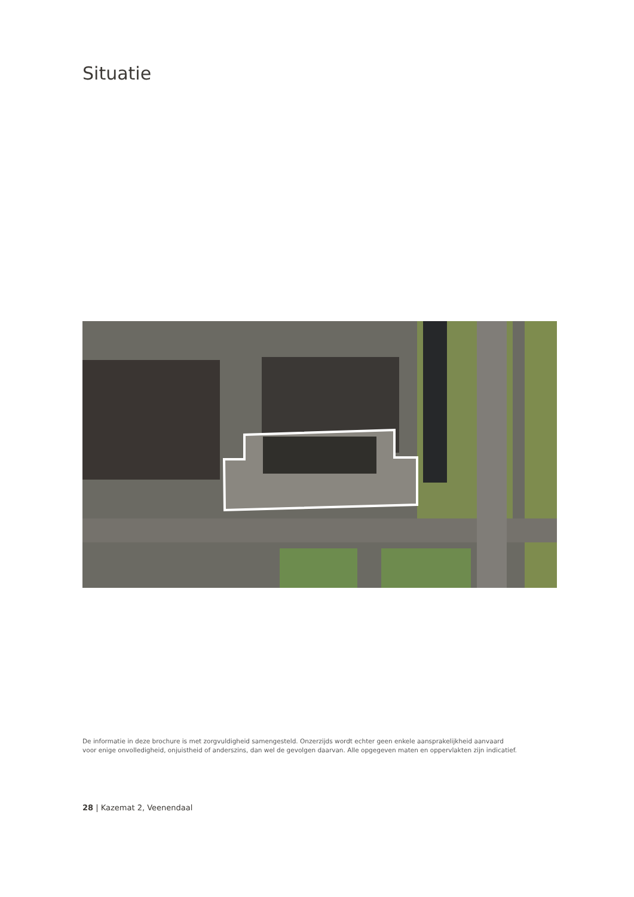Situatie
De informatie in deze brochure is met zorgvuldigheid samengesteld. Onzerzijds wordt echter geen enkele aansprakelijkheid aanvaard
voor enige onvolledigheid, onjuistheid of anderszins, dan wel de gevolgen daarvan. Alle opgegeven maten en oppervlakten zijn indicatief.
28 | Kazemat 2, Veenendaal